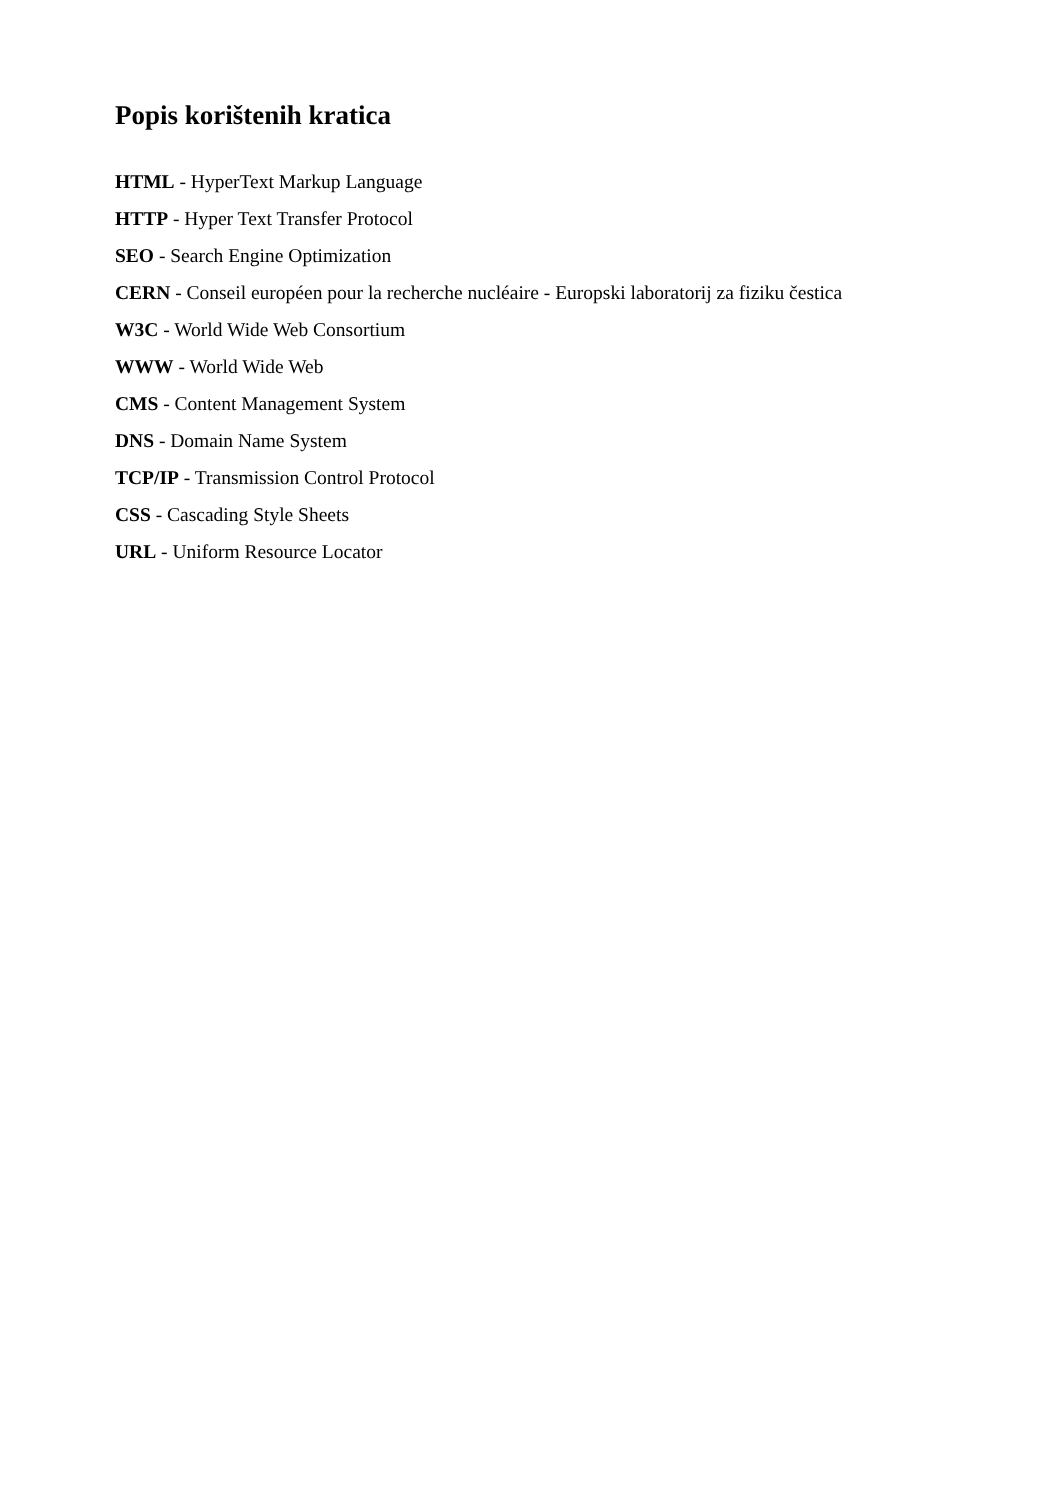Popis korištenih kratica
HTML - HyperText Markup Language
HTTP - Hyper Text Transfer Protocol
SEO - Search Engine Optimization
CERN - Conseil européen pour la recherche nucléaire - Europski laboratorij za fiziku čestica
W3C - World Wide Web Consortium
WWW - World Wide Web
CMS - Content Management System
DNS - Domain Name System
TCP/IP - Transmission Control Protocol
CSS - Cascading Style Sheets
URL - Uniform Resource Locator